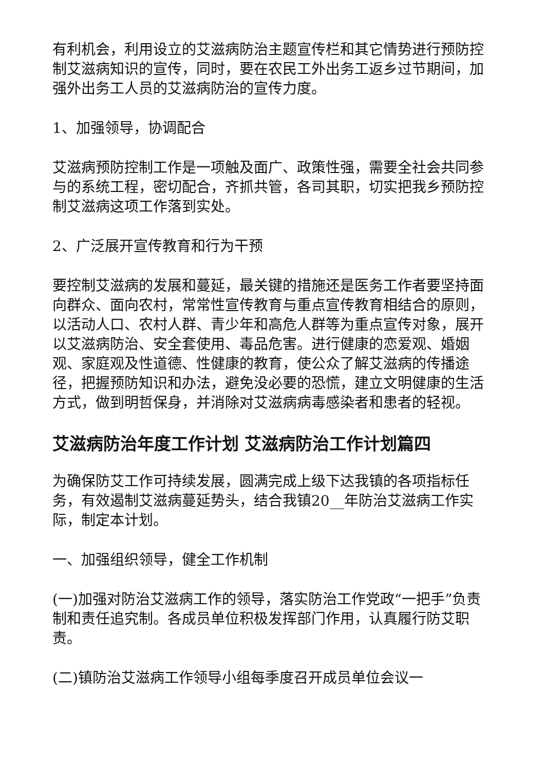有利机会，利用设立的艾滋病防治主题宣传栏和其它情势进行预防控制艾滋病知识的宣传，同时，要在农民工外出务工返乡过节期间，加强外出务工人员的艾滋病防治的宣传力度。
1、加强领导，协调配合
艾滋病预防控制工作是一项触及面广、政策性强，需要全社会共同参与的系统工程，密切配合，齐抓共管，各司其职，切实把我乡预防控制艾滋病这项工作落到实处。
2、广泛展开宣传教育和行为干预
要控制艾滋病的发展和蔓延，最关键的措施还是医务工作者要坚持面向群众、面向农村，常常性宣传教育与重点宣传教育相结合的原则，以活动人口、农村人群、青少年和高危人群等为重点宣传对象，展开以艾滋病防治、安全套使用、毒品危害。进行健康的恋爱观、婚姻观、家庭观及性道德、性健康的教育，使公众了解艾滋病的传播途径，把握预防知识和办法，避免没必要的恐慌，建立文明健康的生活方式，做到明哲保身，并消除对艾滋病病毒感染者和患者的轻视。
艾滋病防治年度工作计划 艾滋病防治工作计划篇四
为确保防艾工作可持续发展，圆满完成上级下达我镇的各项指标任务，有效遏制艾滋病蔓延势头，结合我镇20__年防治艾滋病工作实际，制定本计划。
一、加强组织领导，健全工作机制
(一)加强对防治艾滋病工作的领导，落实防治工作党政“一把手”负责制和责任追究制。各成员单位积极发挥部门作用，认真履行防艾职责。
(二)镇防治艾滋病工作领导小组每季度召开成员单位会议一